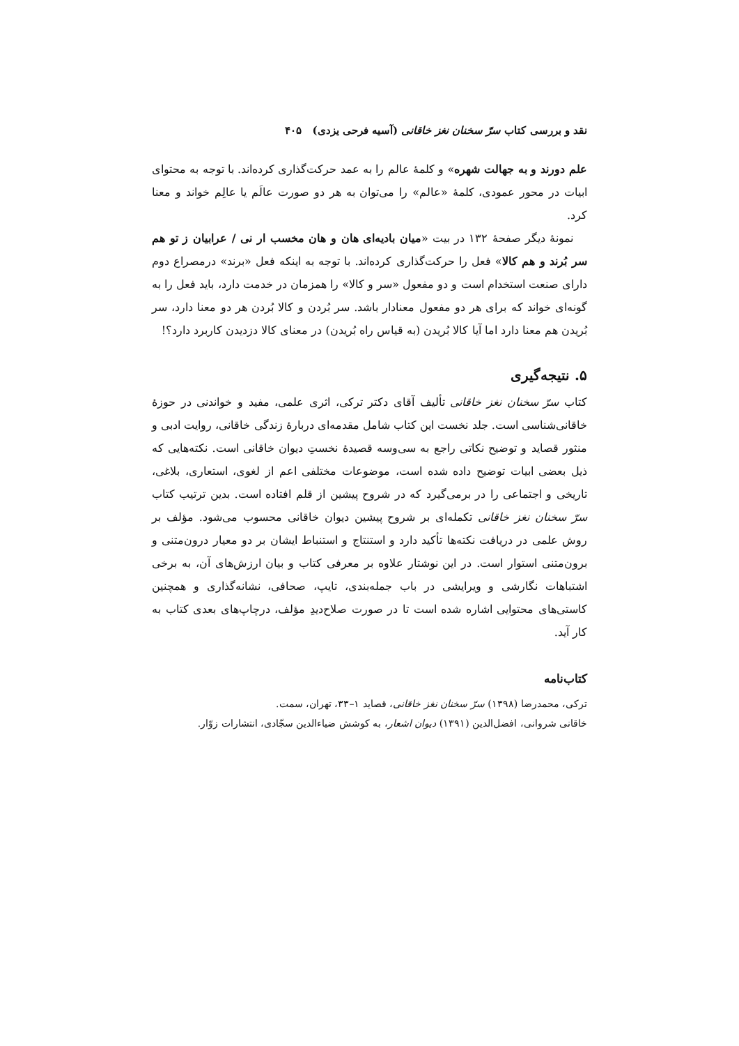نقد و بررسی کتاب سرّ سخنان نغز خاقانی (آسیه فرحی یزدی) ۴۰۵
علم دورند و به جهالت شهره» و کلمهٔ عالم را به عمد حرکت‌گذاری کرده‌اند. با توجه به محتوای ابیات در محور عمودی، کلمهٔ «عالم» را می‌توان به هر دو صورت عالَم یا عالِم خواند و معنا کرد.
نمونهٔ دیگر صفحهٔ ۱۳۲ در بیت «میان بادیه‌ای هان و هان مخسب ار نی / عرابیان ز تو هم سر بُرند و هم کالا» فعل را حرکت‌گذاری کرده‌اند. با توجه به اینکه فعل «برند» درمصراع دوم دارای صنعت استخدام است و دو مفعول «سر و کالا» را همزمان در خدمت دارد، باید فعل را به گونه‌ای خواند که برای هر دو مفعول معنادار باشد. سر بُردن و کالا بُردن هر دو معنا دارد، سر بُریدن هم معنا دارد اما آیا کالا بُریدن (به قیاس راه بُریدن) در معنای کالا دزدیدن کاربرد دارد؟!
۵. نتیجه‌گیری
کتاب سرّ سخنان نغز خاقانی تألیف آقای دکتر ترکی، اثری علمی، مفید و خواندنی در حوزهٔ خاقانی‌شناسی است. جلد نخست این کتاب شامل مقدمه‌ای دربارهٔ زندگی خاقانی، روایت ادبی و منثور قصاید و توضیح نکاتی راجع به سی‌وسه قصیدهٔ نخستِ دیوان خاقانی است. نکته‌هایی که ذیل بعضی ابیات توضیح داده شده است، موضوعات مختلفی اعم از لغوی، استعاری، بلاغی، تاریخی و اجتماعی را در برمی‌گیرد که در شروح پیشین از قلم افتاده است. بدین ترتیب کتاب سرّ سخنان نغز خاقانی تکمله‌ای بر شروح پیشین دیوان خاقانی محسوب می‌شود. مؤلف بر روش علمی در دریافت نکته‌ها تأکید دارد و استنتاج و استنباط ایشان بر دو معیار درون‌متنی و برون‌متنی استوار است. در این نوشتار علاوه بر معرفی کتاب و بیان ارزش‌های آن، به برخی اشتباهات نگارشی و ویرایشی در باب جمله‌بندی، تایپ، صحافی، نشانه‌گذاری و همچنین کاستی‌های محتوایی اشاره شده است تا در صورت صلاح‌دیدِ مؤلف، درچاپ‌های بعدی کتاب به کار آید.
کتاب‌نامه
ترکی، محمدرضا (۱۳۹۸) سرّ سخنان نغز خاقانی، قصاید ۱–۳۳، تهران، سمت.
خاقانی شروانی، افضل‌الدین (۱۳۹۱) دیوان اشعار، به کوشش ضیاءالدین سجّادی، انتشارات زوّار.